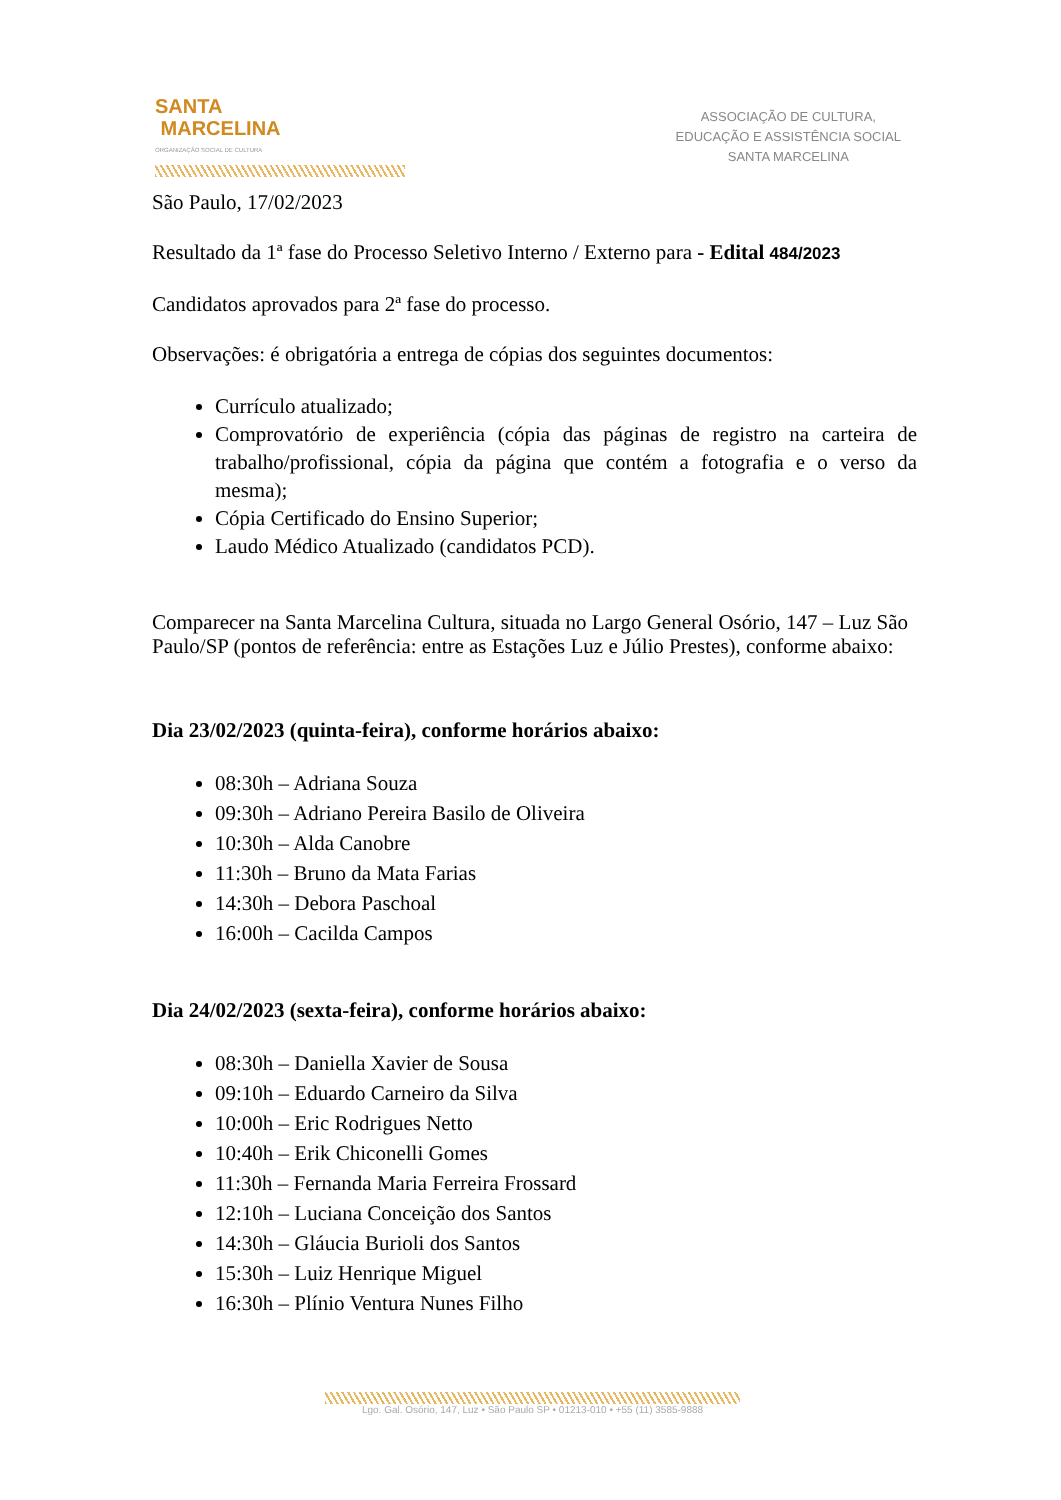SANTA
MARCELINA
ORGANIZAÇÃO SOCIAL DE CULTURA
ASSOCIAÇÃO DE CULTURA,
EDUCAÇÃO E ASSISTÊNCIA SOCIAL
SANTA MARCELINA
São Paulo, 17/02/2023
Resultado da 1ª fase do Processo Seletivo Interno / Externo para - Edital 484/2023
Candidatos aprovados para 2ª fase do processo.
Observações: é obrigatória a entrega de cópias dos seguintes documentos:
Currículo atualizado;
Comprovatório de experiência (cópia das páginas de registro na carteira de trabalho/profissional, cópia da página que contém a fotografia e o verso da mesma);
Cópia Certificado do Ensino Superior;
Laudo Médico Atualizado (candidatos PCD).
Comparecer na Santa Marcelina Cultura, situada no Largo General Osório, 147 – Luz São Paulo/SP (pontos de referência: entre as Estações Luz e Júlio Prestes), conforme abaixo:
Dia 23/02/2023 (quinta-feira), conforme horários abaixo:
08:30h – Adriana Souza
09:30h – Adriano Pereira Basilo de Oliveira
10:30h – Alda Canobre
11:30h – Bruno da Mata Farias
14:30h – Debora Paschoal
16:00h – Cacilda Campos
Dia 24/02/2023 (sexta-feira), conforme horários abaixo:
08:30h – Daniella Xavier de Sousa
09:10h – Eduardo Carneiro da Silva
10:00h – Eric Rodrigues Netto
10:40h – Erik Chiconelli Gomes
11:30h – Fernanda Maria Ferreira Frossard
12:10h – Luciana Conceição dos Santos
14:30h – Gláucia Burioli dos Santos
15:30h – Luiz Henrique Miguel
16:30h – Plínio Ventura Nunes Filho
Lgo. Gal. Osório, 147, Luz • São Paulo SP • 01213-010 • +55 (11) 3585-9888